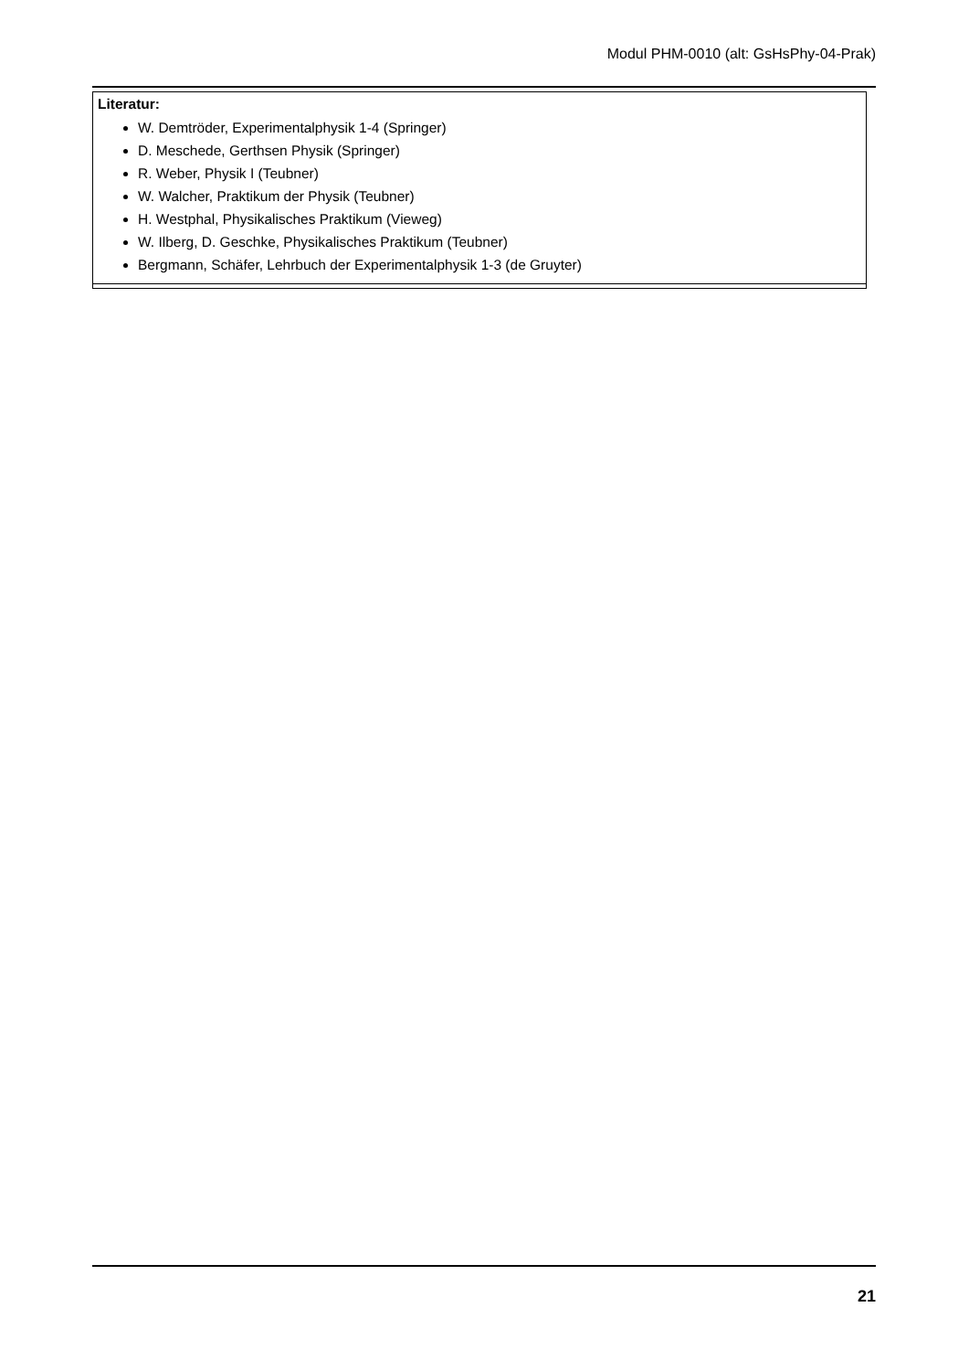Modul PHM-0010 (alt: GsHsPhy-04-Prak)
| Literatur: W. Demtröder, Experimentalphysik 1-4 (Springer) D. Meschede, Gerthsen Physik (Springer) R. Weber, Physik I (Teubner) W. Walcher, Praktikum der Physik (Teubner) H. Westphal, Physikalisches Praktikum (Vieweg) W. Ilberg, D. Geschke, Physikalisches Praktikum (Teubner) Bergmann, Schäfer, Lehrbuch der Experimentalphysik 1-3 (de Gruyter) |
21